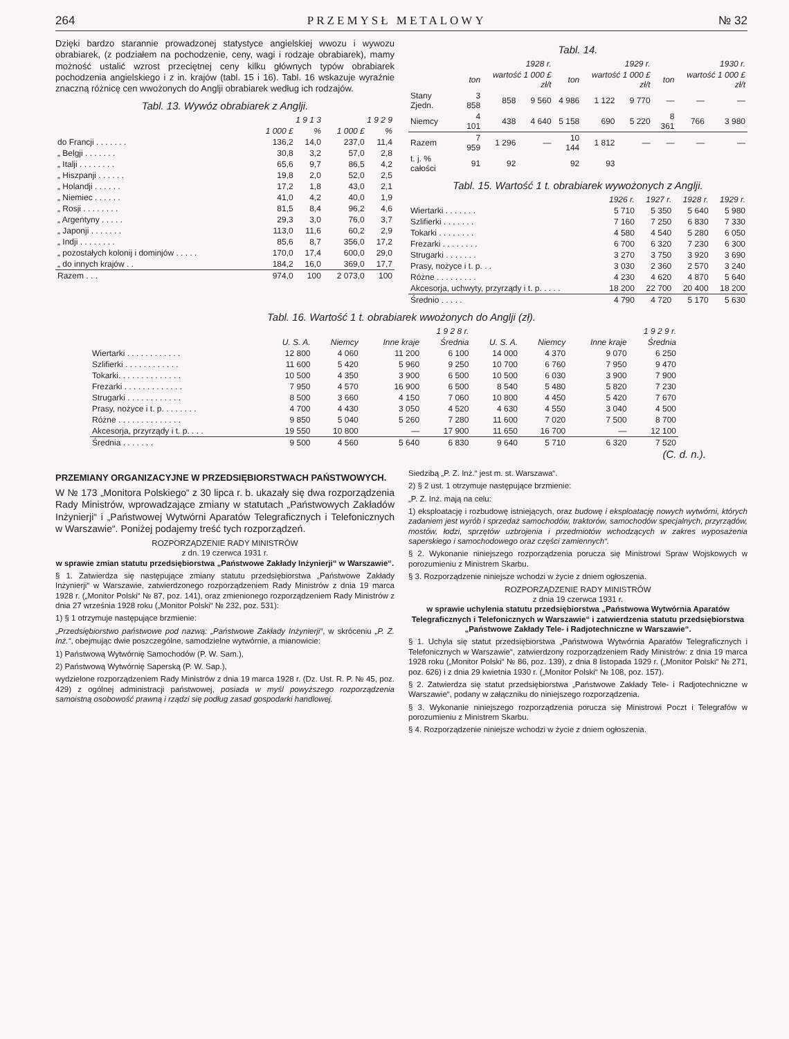264 PRZEMYSŁ METALOWY № 32
Dzięki bardzo starannie prowadzonej statystyce angielskiej wwozu i wywozu obrabiarek, (z podziałem na pochodzenie, ceny, wagi i rodzaje obrabiarek), mamy możność ustalić wzrost przeciętnej ceny kilku głównych typów obrabiarek pochodzenia angielskiego i z in. krajów (tabl. 15 i 16). Tabl. 16 wskazuje wyraźnie znaczną różnicę cen wwożonych do Anglji obrabiarek według ich rodzajów.
Tabl. 13. Wywóz obrabiarek z Anglji.
| | 1 9 1 3 | | 1 9 2 9 | |
| --- | --- | --- | --- | --- |
| | 1 000 £ | % | 1 000 £ | % |
| do Francji . . . . . . . | 136,2 | 14,0 | 237,0 | 11,4 |
| „ Belgji . . . . . . . | 30,8 | 3,2 | 57,0 | 2,8 |
| „ Italji . . . . . . . . | 65,6 | 9,7 | 86,5 | 4,2 |
| „ Hiszpanji . . . . . . | 19,8 | 2,0 | 52,0 | 2,5 |
| „ Holandji . . . . . . | 17,2 | 1,8 | 43,0 | 2,1 |
| „ Niemiec . . . . . . | 41,0 | 4,2 | 40,0 | 1,9 |
| „ Rosji . . . . . . . . | 81,5 | 8,4 | 96,2 | 4,6 |
| „ Argentyny . . . . . | 29,3 | 3,0 | 76,0 | 3,7 |
| „ Japonji . . . . . . . | 113,0 | 11,6 | 60,2 | 2,9 |
| „ Indji . . . . . . . . | 85,6 | 8,7 | 356,0 | 17,2 |
| „ pozostałych kolonij i dominjów . . . . . | 170,0 | 17,4 | 600,0 | 29,0 |
| „ do innych krajów . . | 184,2 | 16,0 | 369,0 | 17,7 |
| Razem . . . | 974,0 | 100 | 2 073,0 | 100 |
Tabl. 14.
| | 1928 r. | | | 1929 r. | | | 1930 r. | | |
| --- | --- | --- | --- | --- | --- | --- | --- | --- | --- |
| | ton | wartość 1 000 £ zł/t | | ton | wartość 1 000 £ zł/t | | ton | wartość 1 000 £ zł/t | |
| Stany Zjedn. | 3 858 | 858 | 9 560 | 4 986 | 1 122 | 9 770 | — | — | — |
| Niemcy | 4 101 | 438 | 4 640 | 5 158 | 690 | 5 220 | 8 361 | 766 | 3 980 |
| Razem | 7 959 | 1 296 | — | 10 144 | 1 812 | — | — | — | — |
| t. j. % całości | 91 | 92 | | 92 | 93 | | | | |
Tabl. 15. Wartość 1 t. obrabiarek wywożonych z Anglji.
| | 1926 r. | 1927 r. | 1928 r. | 1929 r. |
| --- | --- | --- | --- | --- |
| Wiertarki . . . . . . . | 5 710 | 5 350 | 5 640 | 5 980 |
| Szlifierki . . . . . . . | 7 160 | 7 250 | 6 830 | 7 330 |
| Tokarki . . . . . . . . | 4 580 | 4 540 | 5 280 | 6 050 |
| Frezarki . . . . . . . . | 6 700 | 6 320 | 7 230 | 6 300 |
| Strugarki . . . . . . . | 3 270 | 3 750 | 3 920 | 3 690 |
| Prasy, nożyce i t. p. . . | 3 030 | 2 360 | 2 570 | 3 240 |
| Różne . . . . . . . . . | 4 230 | 4 620 | 4 870 | 5 640 |
| Akcesorja, uchwyty, przyrządy i t. p. . . . . | 18 200 | 22 700 | 20 400 | 18 200 |
| Średnio . . . . . | 4 790 | 4 720 | 5 170 | 5 630 |
Tabl. 16. Wartość 1 t. obrabiarek wwożonych do Anglji (zł).
| | 1 9 2 8 r. | | | | 1 9 2 9 r. | | | |
| --- | --- | --- | --- | --- | --- | --- | --- | --- |
| | U. S. A. | Niemcy | Inne kraje | Średnia | U. S. A. | Niemcy | Inne kraje | Średnia |
| Wiertarki . . . . . . . . . . . . | 12 800 | 4 060 | 11 200 | 6 100 | 14 000 | 4 370 | 9 070 | 6 250 |
| Szlifierki . . . . . . . . . . . . | 11 600 | 5 420 | 5 960 | 9 250 | 10 700 | 6 760 | 7 950 | 9 470 |
| Tokarki. . . . . . . . . . . . . . | 10 500 | 4 350 | 3 900 | 6 500 | 10 500 | 6 030 | 3 900 | 7 900 |
| Frezarki . . . . . . . . . . . . . | 7 950 | 4 570 | 16 900 | 6 500 | 8 540 | 5 480 | 5 820 | 7 230 |
| Strugarki . . . . . . . . . . . . | 8 500 | 3 660 | 4 150 | 7 060 | 10 800 | 4 450 | 5 420 | 7 670 |
| Prasy, nożyce i t. p. . . . . . . . | 4 700 | 4 430 | 3 050 | 4 520 | 4 630 | 4 550 | 3 040 | 4 500 |
| Różne . . . . . . . . . . . . . . | 9 850 | 5 040 | 5 260 | 7 280 | 11 600 | 7 020 | 7 500 | 8 700 |
| Akcesorja, przyrządy i t. p. . . . | 19 550 | 10 800 | — | 17 900 | 11 650 | 16 700 | — | 12 100 |
| Średnia . . . . . . . | 9 500 | 4 560 | 5 640 | 6 830 | 9 640 | 5 710 | 6 320 | 7 520 |
(C. d. n.).
PRZEMIANY ORGANIZACYJNE W PRZEDSIĘBIORSTWACH PAŃSTWOWYCH.
W № 173 „Monitora Polskiego“ z 30 lipca r. b. ukazały się dwa rozporządzenia Rady Ministrów, wprowadzające zmiany w statutach „Państwowych Zakładów Inżynierji“ i „Państwowej Wytwórni Aparatów Telegraficznych i Telefonicznych w Warszawie“. Poniżej podajemy treść tych rozporządzeń.
ROZPORZĄDZENIE RADY MINISTRÓW
z dn. 19 czerwca 1931 r.
w sprawie zmian statutu przedsiębiorstwa „Państwowe Zakłady Inżynierji“ w Warszawie“.
§ 1. Zatwierdza się następujące zmiany statutu przedsiębiorstwa „Państwowe Zakłady Inżynierji“ w Warszawie, zatwierdzonego rozporządzeniem Rady Ministrów z dnia 19 marca 1928 r. („Monitor Polski“ № 87, poz. 141), oraz zmienionego rozporządzeniem Rady Ministrów z dnia 27 września 1928 roku („Monitor Polski“ № 232, poz. 531):
1) § 1 otrzymuje następujące brzmienie:
„Przedsiębiorstwo państwowe pod nazwą: „Państwowe Zakłady Inżynierji“, w skróceniu „P. Z. Inż.“, obejmując dwie poszczególne, samodzielne wytwórnie, a mianowicie:
1) Państwową Wytwórnię Samochodów (P. W. Sam.),
2) Państwową Wytwórnię Saperską (P. W. Sap.),
wydzielone rozporządzeniem Rady Ministrów z dnia 19 marca 1928 r. (Dz. Ust. R. P. № 45, poz. 429) z ogólnej administracji państwowej, posiada w myśl powyższego rozporządzenia samoistną osobowość prawną i rządzi się podług zasad gospodarki handlowej.
Siedzibą „P. Z. Inż.“ jest m. st. Warszawa“.
2) § 2 ust. 1 otrzymuje następujące brzmienie:
„P. Z. Inż. mają na celu:
1) eksploatację i rozbudowę istniejących, oraz budowę i eksploatację nowych wytwórni, których zadaniem jest wyrób i sprzedaż samochodów, traktorów, samochodów specjalnych, przyrządów, mostów, łodzi, sprzętów uzbrojenia i przedmiotów wchodzących w zakres wyposażenia saperskiego i samochodowego oraz części zamiennych“.
§ 2. Wykonanie niniejszego rozporządzenia porucza się Ministrowi Spraw Wojskowych w porozumieniu z Ministrem Skarbu.
§ 3. Rozporządzenie niniejsze wchodzi w życie z dniem ogłoszenia.
ROZPORZĄDZENIE RADY MINISTRÓW
z dnia 19 czerwca 1931 r.
w sprawie uchylenia statutu przedsiębiorstwa „Państwowa Wytwórnia Aparatów Telegraficznych i Telefonicznych w Warszawie“ i zatwierdzenia statutu przedsiębiorstwa „Państwowe Zakłady Tele- i Radjotechniczne w Warszawie“.
§ 1. Uchyla się statut przedsiębiorstwa „Państwowa Wytwórnia Aparatów Telegraficznych i Telefonicznych w Warszawie“, zatwierdzony rozporządzeniem Rady Ministrów: z dnia 19 marca 1928 roku („Monitor Polski“ № 86, poz. 139), z dnia 8 listopada 1929 r. („Monitor Polski“ № 271, poz. 626) i z dnia 29 kwietnia 1930 r. („Monitor Polski“ № 108, poz. 157).
§ 2. Zatwierdza się statut przedsiębiorstwa „Państwowe Zakłady Tele- i Radjotechniczne w Warszawie“, podany w załączniku do niniejszego rozporządzenia.
§ 3. Wykonanie niniejszego rozporządzenia porucza się Ministrowi Poczt i Telegrafów w porozumieniu z Ministrem Skarbu.
§ 4. Rozporządzenie niniejsze wchodzi w życie z dniem ogłoszenia.